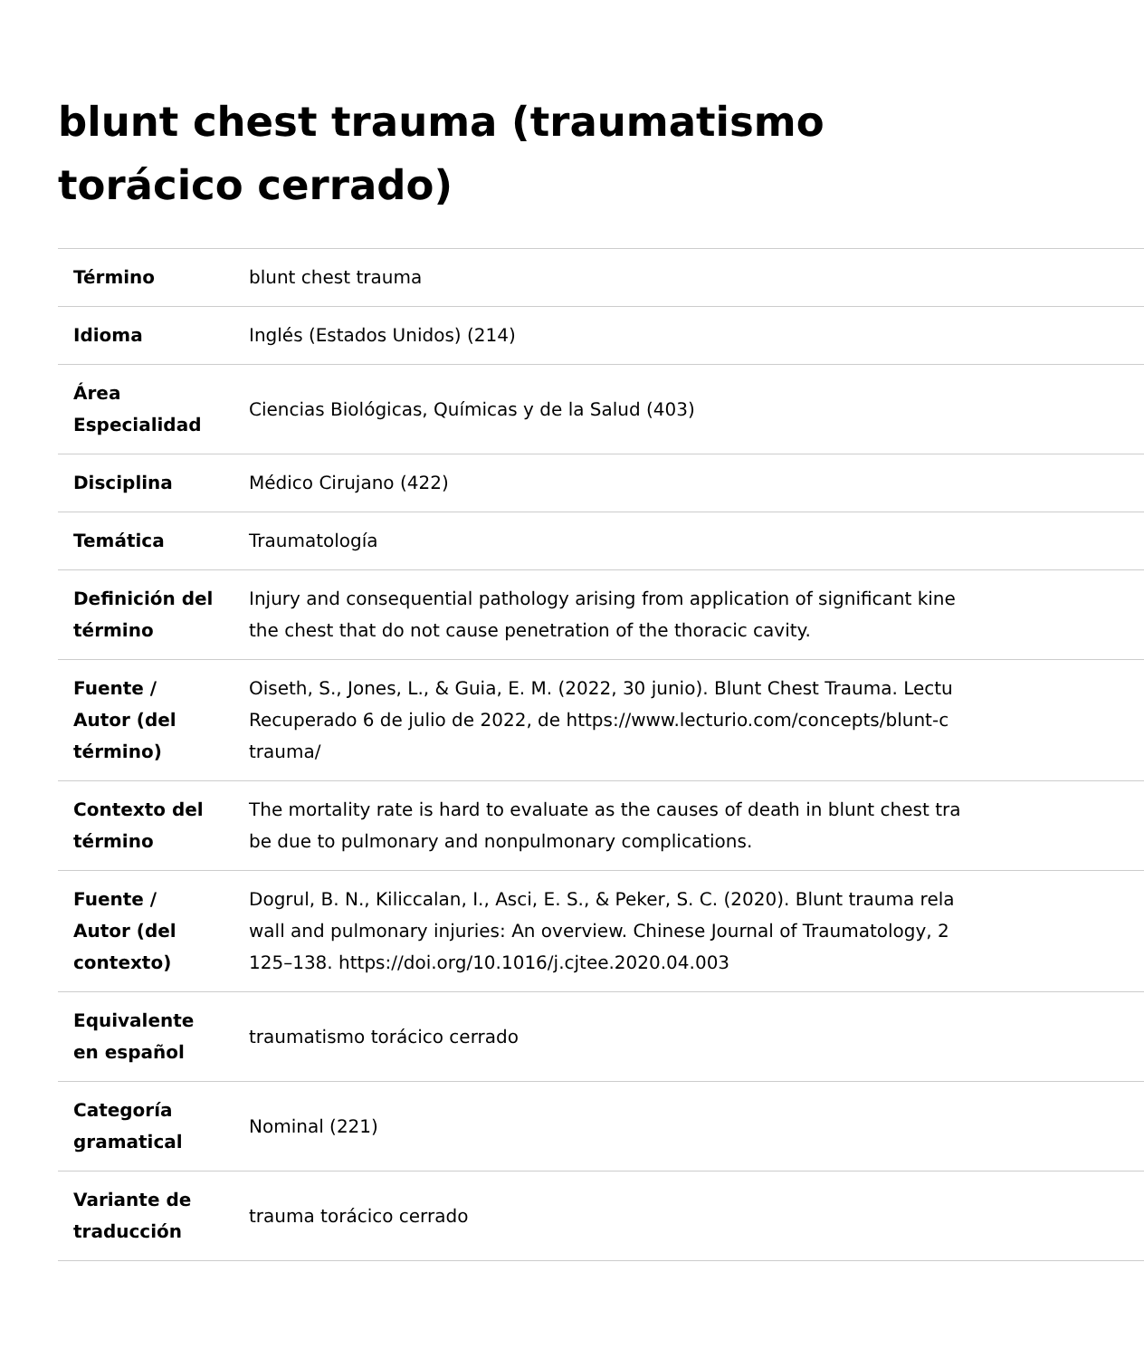blunt chest trauma (traumatismo torácico cerrado)
| Término | blunt chest trauma |
| Idioma | Inglés (Estados Unidos) (214) |
| Área Especialidad | Ciencias Biológicas, Químicas y de la Salud (403) |
| Disciplina | Médico Cirujano (422) |
| Temática | Traumatología |
| Definición del término | Injury and consequential pathology arising from application of significant kine the chest that do not cause penetration of the thoracic cavity. |
| Fuente / Autor (del término) | Oiseth, S., Jones, L., & Guia, E. M. (2022, 30 junio). Blunt Chest Trauma. Lectu Recuperado 6 de julio de 2022, de https://www.lecturio.com/concepts/blunt-c trauma/ |
| Contexto del término | The mortality rate is hard to evaluate as the causes of death in blunt chest tra be due to pulmonary and nonpulmonary complications. |
| Fuente / Autor (del contexto) | Dogrul, B. N., Kiliccalan, I., Asci, E. S., & Peker, S. C. (2020). Blunt trauma rela wall and pulmonary injuries: An overview. Chinese Journal of Traumatology, 2 125–138. https://doi.org/10.1016/j.cjtee.2020.04.003 |
| Equivalente en español | traumatismo torácico cerrado |
| Categoría gramatical | Nominal (221) |
| Variante de traducción | trauma torácico cerrado |